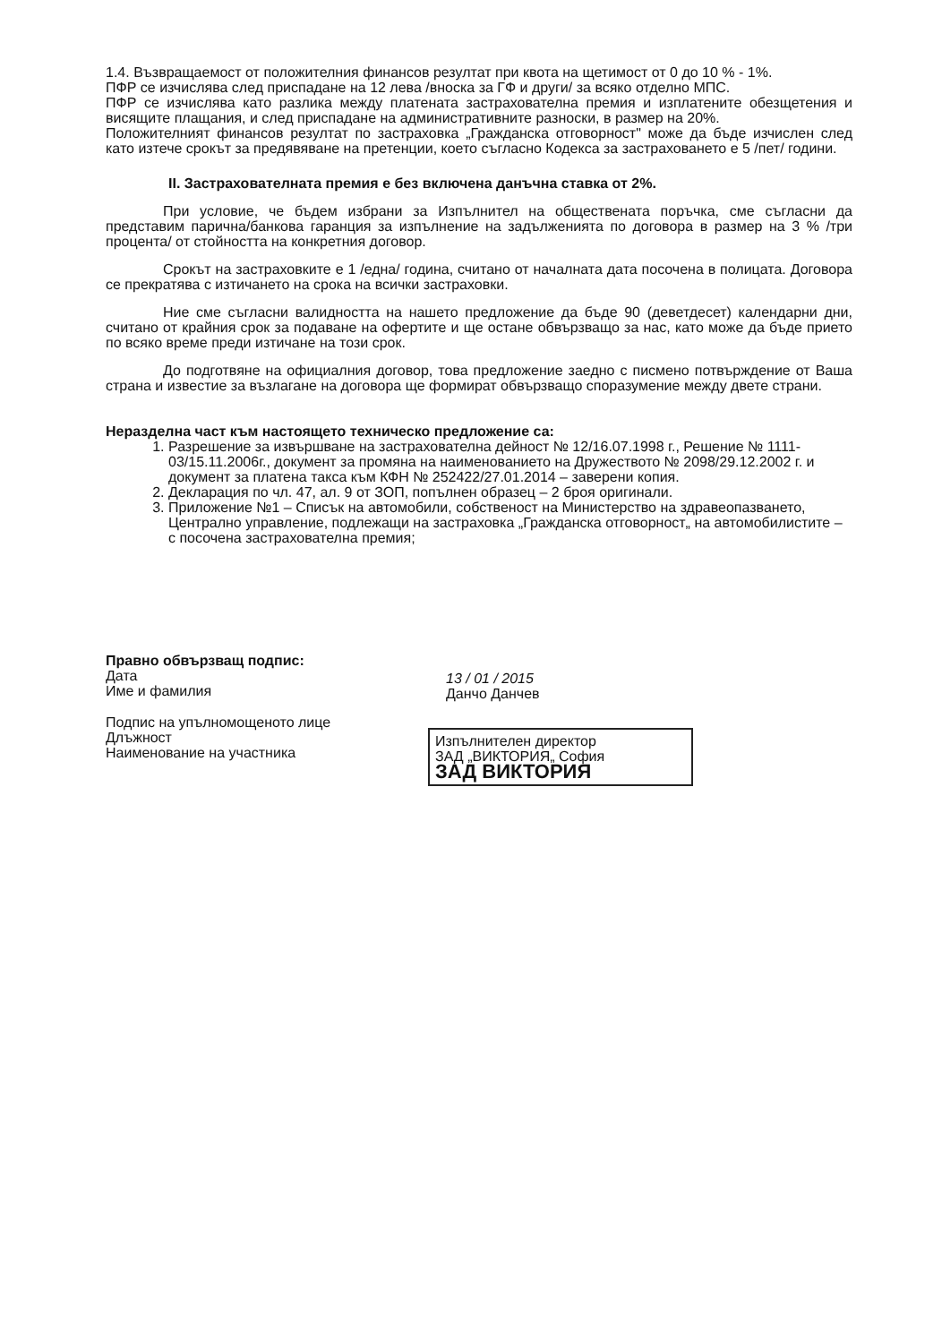1.4. Възвращаемост от положителния финансов резултат при квота на щетимост от 0 до 10 % - 1%.
ПФР се изчислява след приспадане на 12 лева /вноска за ГФ и други/ за всяко отделно МПС.
ПФР се изчислява като разлика между платената застрахователна премия и изплатените обезщетения и висящите плащания, и след приспадане на административните разноски, в размер на 20%.
Положителният финансов резултат по застраховка „Гражданска отговорност" може да бъде изчислен след като изтече срокът за предявяване на претенции, което съгласно Кодекса за застраховането е 5 /пет/ години.
II. Застрахователната премия е без включена данъчна ставка от 2%.
При условие, че бъдем избрани за Изпълнител на обществената поръчка, сме съгласни да представим парична/банкова гаранция за изпълнение на задълженията по договора в размер на 3 % /три процента/ от стойността на конкретния договор.
Срокът на застраховките е 1 /една/ година, считано от началната дата посочена в полицата. Договора се прекратява с изтичането на срока на всички застраховки.
Ние сме съгласни валидността на нашето предложение да бъде 90 (деветдесет) календарни дни, считано от крайния срок за подаване на офертите и ще остане обвързващо за нас, като може да бъде прието по всяко време преди изтичане на този срок.
До подготвяне на официалния договор, това предложение заедно с писмено потвърждение от Ваша страна и известие за възлагане на договора ще формират обвързващо споразумение между двете страни.
Неразделна част към настоящето техническо предложение са:
1. Разрешение за извършване на застрахователна дейност № 12/16.07.1998 г., Решение № 1111-03/15.11.2006г., документ за промяна на наименованието на Дружеството № 2098/29.12.2002 г. и документ за платена такса към КФН № 252422/27.01.2014 – заверени копия.
2. Декларация по чл. 47, ал. 9 от ЗОП, попълнен образец – 2 броя оригинали.
3. Приложение №1 – Списък на автомобили, собственост на Министерство на здравеопазването, Централно управление, подлежащи на застраховка „Гражданска отговорност„ на автомобилистите – с посочена застрахователна премия;
Правно обвързващ подпис:
Дата
Име и фамилия
Подпис на упълномощеното лице
Длъжност
Наименование на участника
13 / 01 / 2015
Данчо Данчев
Изпълнителен директор
ЗАД „ВИКТОРИЯ„ София
ЗАД ВИКТОРИЯ